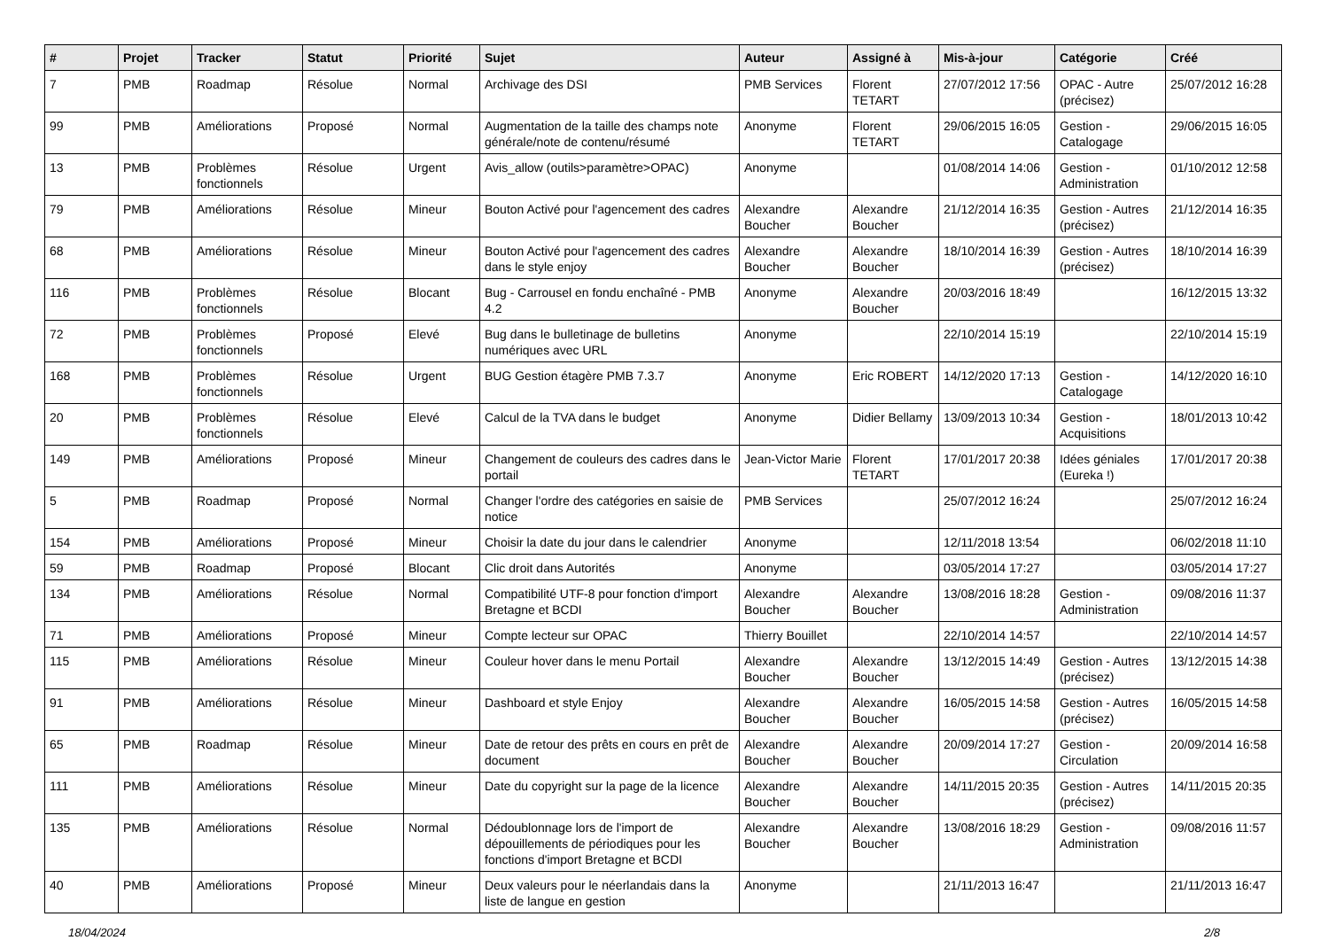| # | Projet | Tracker | Statut | Priorité | Sujet | Auteur | Assigné à | Mis-à-jour | Catégorie | Créé |
| --- | --- | --- | --- | --- | --- | --- | --- | --- | --- | --- |
| 7 | PMB | Roadmap | Résolue | Normal | Archivage des DSI | PMB Services | Florent TETART | 27/07/2012 17:56 | OPAC - Autre (précisez) | 25/07/2012 16:28 |
| 99 | PMB | Améliorations | Proposé | Normal | Augmentation de la taille des champs note générale/note de contenu/résumé | Anonyme | Florent TETART | 29/06/2015 16:05 | Gestion - Catalogage | 29/06/2015 16:05 |
| 13 | PMB | Problèmes fonctionnels | Résolue | Urgent | Avis_allow (outils>paramètre>OPAC) | Anonyme | | 01/08/2014 14:06 | Gestion - Administration | 01/10/2012 12:58 |
| 79 | PMB | Améliorations | Résolue | Mineur | Bouton Activé pour l'agencement des cadres | Alexandre Boucher | Alexandre Boucher | 21/12/2014 16:35 | Gestion - Autres (précisez) | 21/12/2014 16:35 |
| 68 | PMB | Améliorations | Résolue | Mineur | Bouton Activé pour l'agencement des cadres dans le style enjoy | Alexandre Boucher | Alexandre Boucher | 18/10/2014 16:39 | Gestion - Autres (précisez) | 18/10/2014 16:39 |
| 116 | PMB | Problèmes fonctionnels | Résolue | Blocant | Bug - Carrousel en fondu enchaîné - PMB 4.2 | Anonyme | Alexandre Boucher | 20/03/2016 18:49 | | 16/12/2015 13:32 |
| 72 | PMB | Problèmes fonctionnels | Proposé | Elevé | Bug dans le bulletinage de bulletins numériques avec URL | Anonyme | | 22/10/2014 15:19 | | 22/10/2014 15:19 |
| 168 | PMB | Problèmes fonctionnels | Résolue | Urgent | BUG Gestion étagère PMB 7.3.7 | Anonyme | Eric ROBERT | 14/12/2020 17:13 | Gestion - Catalogage | 14/12/2020 16:10 |
| 20 | PMB | Problèmes fonctionnels | Résolue | Elevé | Calcul de la TVA dans le budget | Anonyme | Didier Bellamy | 13/09/2013 10:34 | Gestion - Acquisitions | 18/01/2013 10:42 |
| 149 | PMB | Améliorations | Proposé | Mineur | Changement de couleurs des cadres dans le portail | Jean-Victor Marie | Florent TETART | 17/01/2017 20:38 | Idées géniales (Eureka !) | 17/01/2017 20:38 |
| 5 | PMB | Roadmap | Proposé | Normal | Changer l'ordre des catégories en saisie de notice | PMB Services | | 25/07/2012 16:24 | | 25/07/2012 16:24 |
| 154 | PMB | Améliorations | Proposé | Mineur | Choisir la date du jour dans le calendrier | Anonyme | | 12/11/2018 13:54 | | 06/02/2018 11:10 |
| 59 | PMB | Roadmap | Proposé | Blocant | Clic droit dans Autorités | Anonyme | | 03/05/2014 17:27 | | 03/05/2014 17:27 |
| 134 | PMB | Améliorations | Résolue | Normal | Compatibilité UTF-8 pour fonction d'import Bretagne et BCDI | Alexandre Boucher | Alexandre Boucher | 13/08/2016 18:28 | Gestion - Administration | 09/08/2016 11:37 |
| 71 | PMB | Améliorations | Proposé | Mineur | Compte lecteur sur OPAC | Thierry Bouillet | | 22/10/2014 14:57 | | 22/10/2014 14:57 |
| 115 | PMB | Améliorations | Résolue | Mineur | Couleur hover dans le menu Portail | Alexandre Boucher | Alexandre Boucher | 13/12/2015 14:49 | Gestion - Autres (précisez) | 13/12/2015 14:38 |
| 91 | PMB | Améliorations | Résolue | Mineur | Dashboard et style Enjoy | Alexandre Boucher | Alexandre Boucher | 16/05/2015 14:58 | Gestion - Autres (précisez) | 16/05/2015 14:58 |
| 65 | PMB | Roadmap | Résolue | Mineur | Date de retour des prêts en cours en prêt de document | Alexandre Boucher | Alexandre Boucher | 20/09/2014 17:27 | Gestion - Circulation | 20/09/2014 16:58 |
| 111 | PMB | Améliorations | Résolue | Mineur | Date du copyright sur la page de la licence | Alexandre Boucher | Alexandre Boucher | 14/11/2015 20:35 | Gestion - Autres (précisez) | 14/11/2015 20:35 |
| 135 | PMB | Améliorations | Résolue | Normal | Dédoublonnage lors de l'import de dépouillements de périodiques pour les fonctions d'import Bretagne et BCDI | Alexandre Boucher | Alexandre Boucher | 13/08/2016 18:29 | Gestion - Administration | 09/08/2016 11:57 |
| 40 | PMB | Améliorations | Proposé | Mineur | Deux valeurs pour le néerlandais dans la liste de langue en gestion | Anonyme | | 21/11/2013 16:47 | | 21/11/2013 16:47 |
18/04/2024 2/8